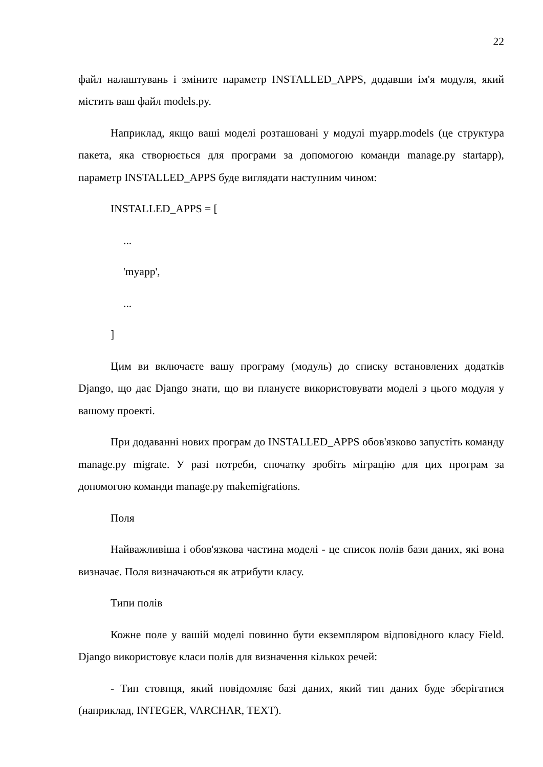22
файл налаштувань і зміните параметр INSTALLED_APPS, додавши ім'я модуля, який містить ваш файл models.py.
Наприклад, якщо ваші моделі розташовані у модулі myapp.models (це структура пакета, яка створюється для програми за допомогою команди manage.py startapp), параметр INSTALLED_APPS буде виглядати наступним чином:
INSTALLED_APPS = [
...
'myapp',
...
]
Цим ви включаєте вашу програму (модуль) до списку встановлених додатків Django, що дає Django знати, що ви плануєте використовувати моделі з цього модуля у вашому проекті.
При додаванні нових програм до INSTALLED_APPS обов'язково запустіть команду manage.py migrate. У разі потреби, спочатку зробіть міграцію для цих програм за допомогою команди manage.py makemigrations.
Поля
Найважливіша і обов'язкова частина моделі - це список полів бази даних, які вона визначає. Поля визначаються як атрибути класу.
Типи полів
Кожне поле у вашій моделі повинно бути екземпляром відповідного класу Field. Django використовує класи полів для визначення кількох речей:
- Тип стовпця, який повідомляє базі даних, який тип даних буде зберігатися (наприклад, INTEGER, VARCHAR, TEXT).